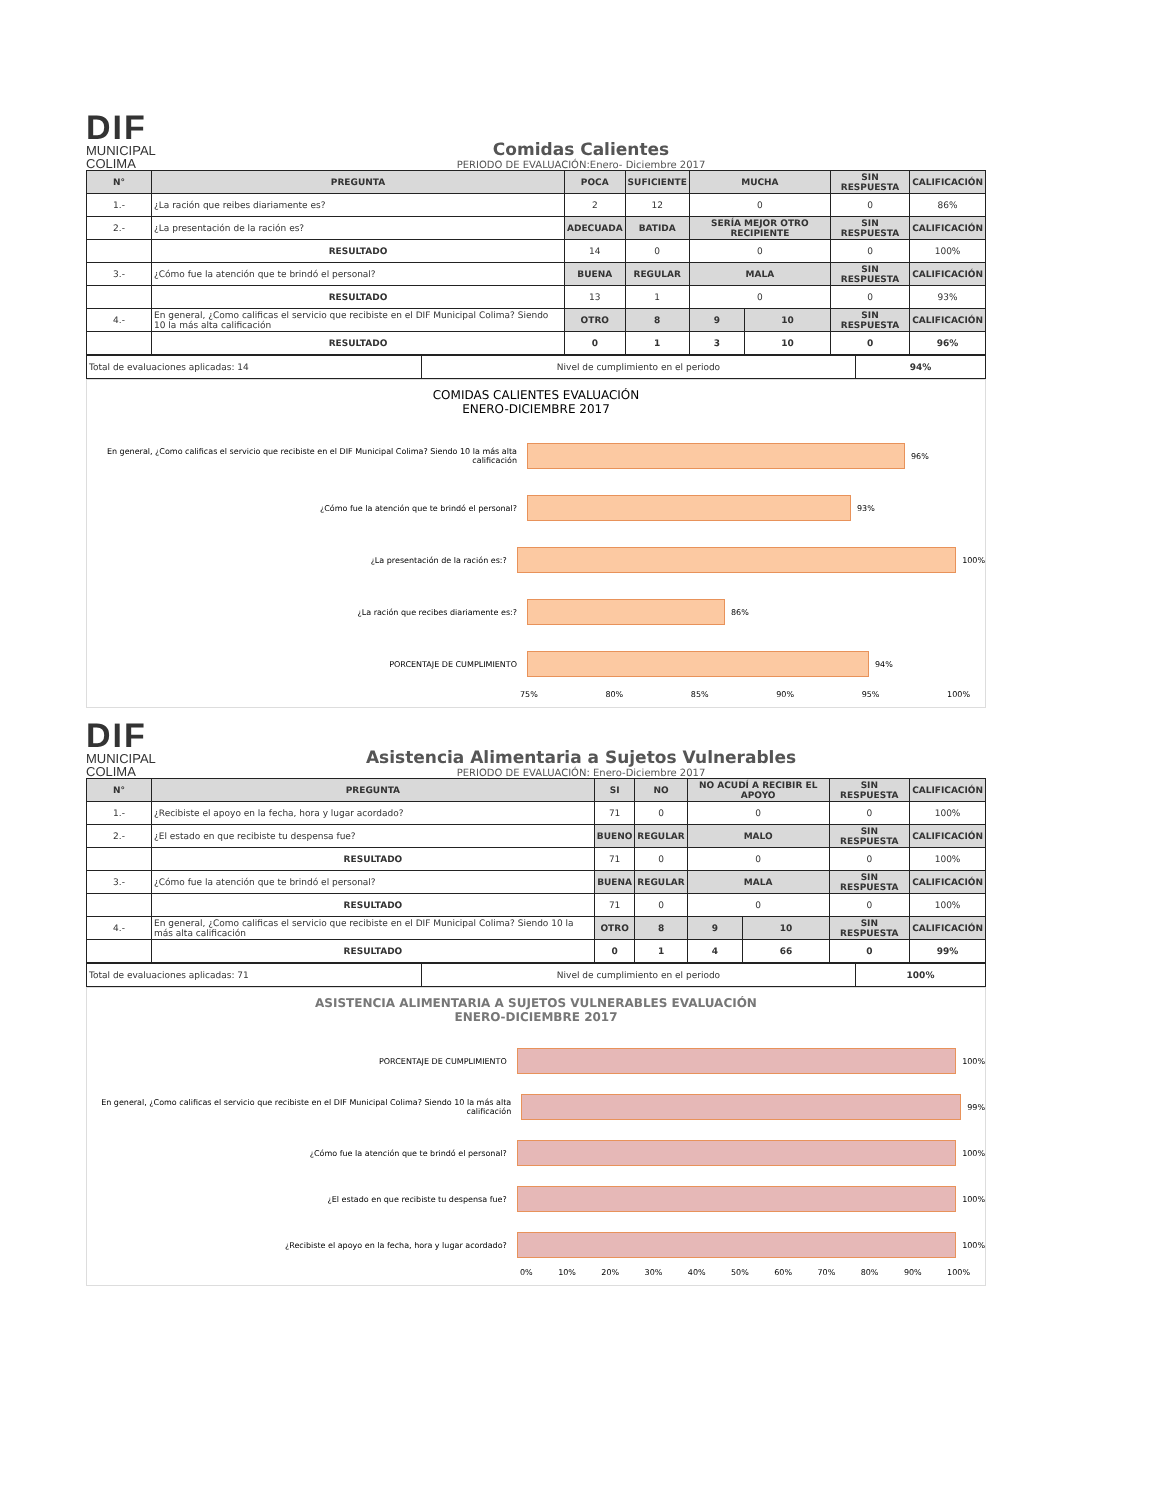DIF
MUNICIPAL
COLIMA
Comidas Calientes
PERIODO DE EVALUACIÓN:Enero- Diciembre 2017
| N° | PREGUNTA | POCA | SUFICIENTE | MUCHA | | SIN RESPUESTA | CALIFICACIÓN |
| --- | --- | --- | --- | --- | --- | --- | --- |
| 1.- | ¿La ración que reibes diariamente es? | 2 | 12 | 0 | | 0 | 86% |
| 2.- | ¿La presentación de la ración es? | ADECUADA | BATIDA | SERÍA MEJOR OTRO RECIPIENTE | | SIN RESPUESTA | CALIFICACIÓN |
| | RESULTADO | 14 | 0 | 0 | | 0 | 100% |
| 3.- | ¿Cómo fue la atención que te brindó el personal? | BUENA | REGULAR | MALA | | SIN RESPUESTA | CALIFICACIÓN |
| | RESULTADO | 13 | 1 | 0 | | 0 | 93% |
| 4.- | En general, ¿Como calificas el servicio que recibiste en el DIF Municipal Colima? Siendo 10 la más alta calificación | OTRO | 8 | 9 | 10 | SIN RESPUESTA | CALIFICACIÓN |
| | RESULTADO | 0 | 1 | 3 | 10 | 0 | 96% |
| Total de evaluaciones aplicadas: 14 | Nivel de cumplimiento en el periodo | 94% |
COMIDAS CALIENTES EVALUACIÓN
ENERO-DICIEMBRE 2017
En general, ¿Como calificas el servicio que recibiste en el DIF Municipal Colima? Siendo 10 la más alta calificación
96%
¿Cómo fue la atención que te brindó el personal? 93%
¿La presentación de la ración es:? 100%
¿La ración que recibes diariamente es:? 86%
PORCENTAJE DE CUMPLIMIENTO 94%
75% 80% 85% 90% 95% 100%
DIF
MUNICIPAL
COLIMA
Asistencia Alimentaria a Sujetos Vulnerables
PERIODO DE EVALUACIÓN: Enero-Diciembre 2017
| N° | PREGUNTA | SI | NO | NO ACUDÍ A RECIBIR EL APOYO | | SIN RESPUESTA | CALIFICACIÓN |
| --- | --- | --- | --- | --- | --- | --- | --- |
| 1.- | ¿Recibiste el apoyo en la fecha, hora y lugar acordado? | 71 | 0 | 0 | | 0 | 100% |
| 2.- | ¿El estado en que recibiste tu despensa fue? | BUENO | REGULAR | MALO | | SIN RESPUESTA | CALIFICACIÓN |
| | RESULTADO | 71 | 0 | 0 | | 0 | 100% |
| 3.- | ¿Cómo fue la atención que te brindó el personal? | BUENA | REGULAR | MALA | | SIN RESPUESTA | CALIFICACIÓN |
| | RESULTADO | 71 | 0 | 0 | | 0 | 100% |
| 4.- | En general, ¿Como calificas el servicio que recibiste en el DIF Municipal Colima? Siendo 10 la más alta calificación | OTRO | 8 | 9 | 10 | SIN RESPUESTA | CALIFICACIÓN |
| | RESULTADO | 0 | 1 | 4 | 66 | 0 | 99% |
| Total de evaluaciones aplicadas: 71 | Nivel de cumplimiento en el periodo | 100% |
ASISTENCIA ALIMENTARIA A SUJETOS VULNERABLES EVALUACIÓN
ENERO-DICIEMBRE 2017
PORCENTAJE DE CUMPLIMIENTO 100%
En general, ¿Como calificas el servicio que recibiste en el DIF Municipal Colima? Siendo 10 la más alta calificación
99%
¿Cómo fue la atención que te brindó el personal? 100%
¿El estado en que recibiste tu despensa fue? 100%
¿Recibiste el apoyo en la fecha, hora y lugar acordado? 100%
0% 10% 20% 30% 40% 50% 60% 70% 80% 90% 100%